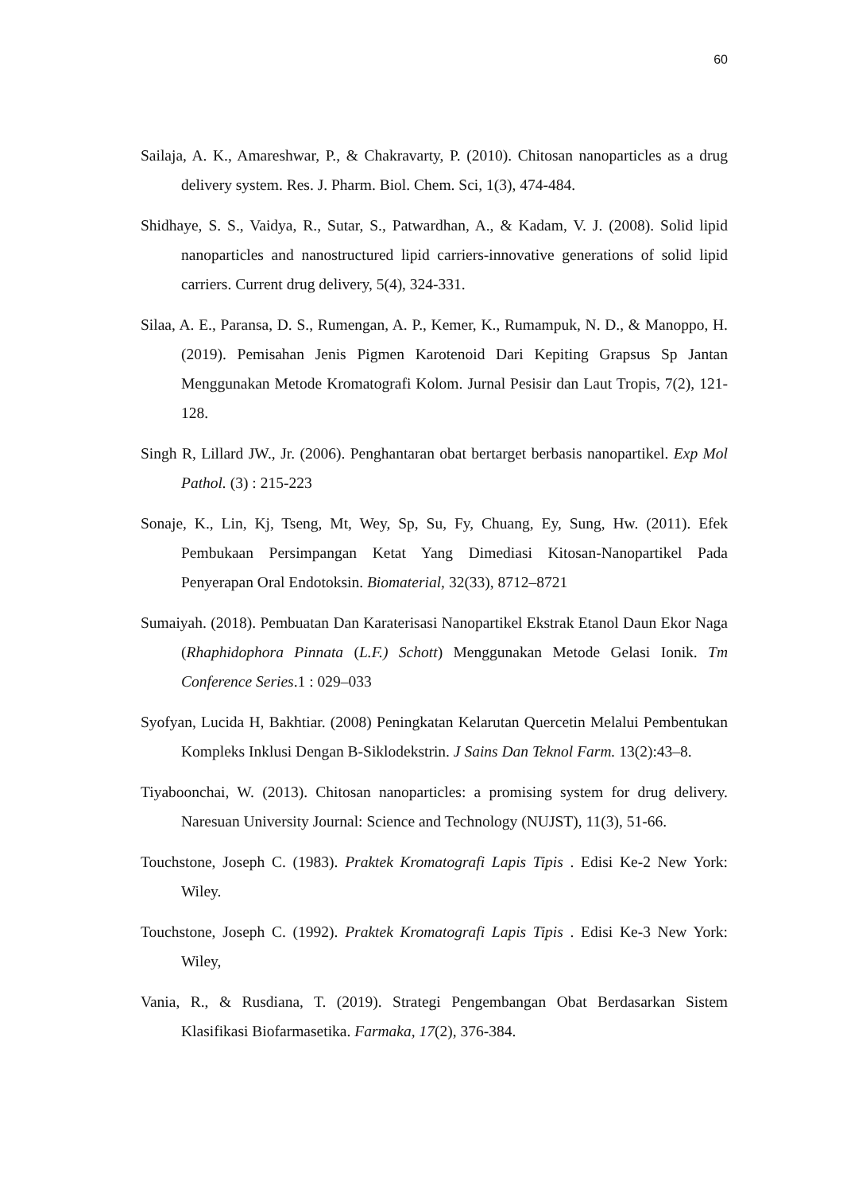60
Sailaja, A. K., Amareshwar, P., & Chakravarty, P. (2010). Chitosan nanoparticles as a drug delivery system. Res. J. Pharm. Biol. Chem. Sci, 1(3), 474-484.
Shidhaye, S. S., Vaidya, R., Sutar, S., Patwardhan, A., & Kadam, V. J. (2008). Solid lipid nanoparticles and nanostructured lipid carriers-innovative generations of solid lipid carriers. Current drug delivery, 5(4), 324-331.
Silaa, A. E., Paransa, D. S., Rumengan, A. P., Kemer, K., Rumampuk, N. D., & Manoppo, H. (2019). Pemisahan Jenis Pigmen Karotenoid Dari Kepiting Grapsus Sp Jantan Menggunakan Metode Kromatografi Kolom. Jurnal Pesisir dan Laut Tropis, 7(2), 121-128.
Singh R, Lillard JW., Jr. (2006). Penghantaran obat bertarget berbasis nanopartikel. Exp Mol Pathol. (3) : 215-223
Sonaje, K., Lin, Kj, Tseng, Mt, Wey, Sp, Su, Fy, Chuang, Ey, Sung, Hw. (2011). Efek Pembukaan Persimpangan Ketat Yang Dimediasi Kitosan-Nanopartikel Pada Penyerapan Oral Endotoksin. Biomaterial, 32(33), 8712–8721
Sumaiyah. (2018). Pembuatan Dan Karaterisasi Nanopartikel Ekstrak Etanol Daun Ekor Naga (Rhaphidophora Pinnata (L.F.) Schott) Menggunakan Metode Gelasi Ionik. Tm Conference Series.1 : 029–033
Syofyan, Lucida H, Bakhtiar. (2008) Peningkatan Kelarutan Quercetin Melalui Pembentukan Kompleks Inklusi Dengan B-Siklodekstrin. J Sains Dan Teknol Farm. 13(2):43–8.
Tiyaboonchai, W. (2013). Chitosan nanoparticles: a promising system for drug delivery. Naresuan University Journal: Science and Technology (NUJST), 11(3), 51-66.
Touchstone, Joseph C. (1983). Praktek Kromatografi Lapis Tipis . Edisi Ke-2 New York: Wiley.
Touchstone, Joseph C. (1992). Praktek Kromatografi Lapis Tipis . Edisi Ke-3 New York: Wiley,
Vania, R., & Rusdiana, T. (2019). Strategi Pengembangan Obat Berdasarkan Sistem Klasifikasi Biofarmasetika. Farmaka, 17(2), 376-384.